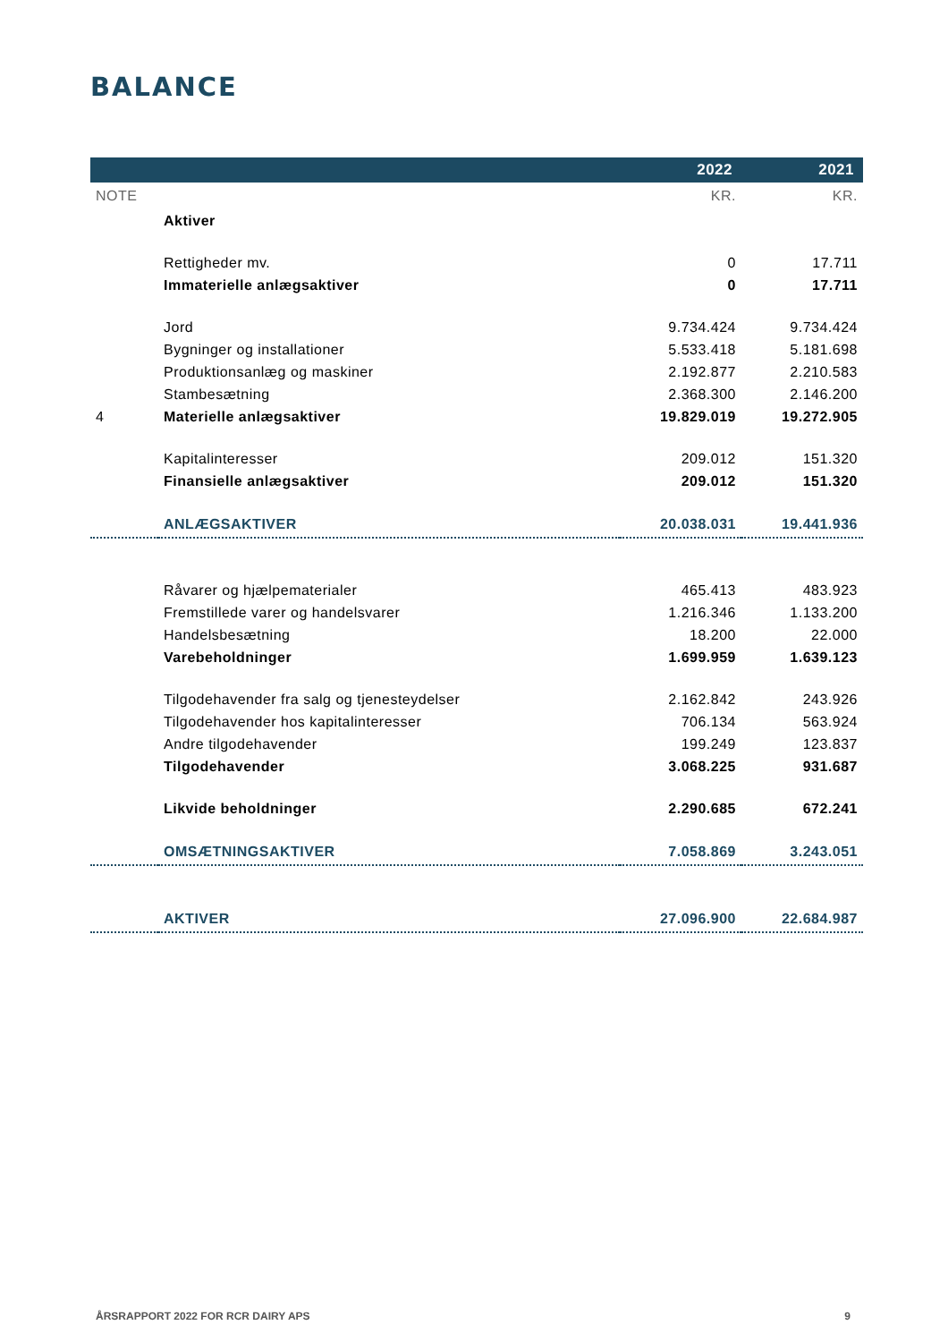BALANCE
| | | 2022 | 2021 |
| --- | --- | --- | --- |
| NOTE | | KR. | KR. |
| | Aktiver | | |
| | Rettigheder mv. | 0 | 17.711 |
| | Immaterielle anlægsaktiver | 0 | 17.711 |
| | Jord | 9.734.424 | 9.734.424 |
| | Bygninger og installationer | 5.533.418 | 5.181.698 |
| | Produktionsanlæg og maskiner | 2.192.877 | 2.210.583 |
| | Stambesætning | 2.368.300 | 2.146.200 |
| 4 | Materielle anlægsaktiver | 19.829.019 | 19.272.905 |
| | Kapitalinteresser | 209.012 | 151.320 |
| | Finansielle anlægsaktiver | 209.012 | 151.320 |
| | ANLÆGSAKTIVER | 20.038.031 | 19.441.936 |
| | Råvarer og hjælpematerialer | 465.413 | 483.923 |
| | Fremstillede varer og handelsvarer | 1.216.346 | 1.133.200 |
| | Handelsbesætning | 18.200 | 22.000 |
| | Varebeholdninger | 1.699.959 | 1.639.123 |
| | Tilgodehavender fra salg og tjenesteydelser | 2.162.842 | 243.926 |
| | Tilgodehavender hos kapitalinteresser | 706.134 | 563.924 |
| | Andre tilgodehavender | 199.249 | 123.837 |
| | Tilgodehavender | 3.068.225 | 931.687 |
| | Likvide beholdninger | 2.290.685 | 672.241 |
| | OMSÆTNINGSAKTIVER | 7.058.869 | 3.243.051 |
| | AKTIVER | 27.096.900 | 22.684.987 |
ÅRSRAPPORT 2022 FOR RCR DAIRY APS 9